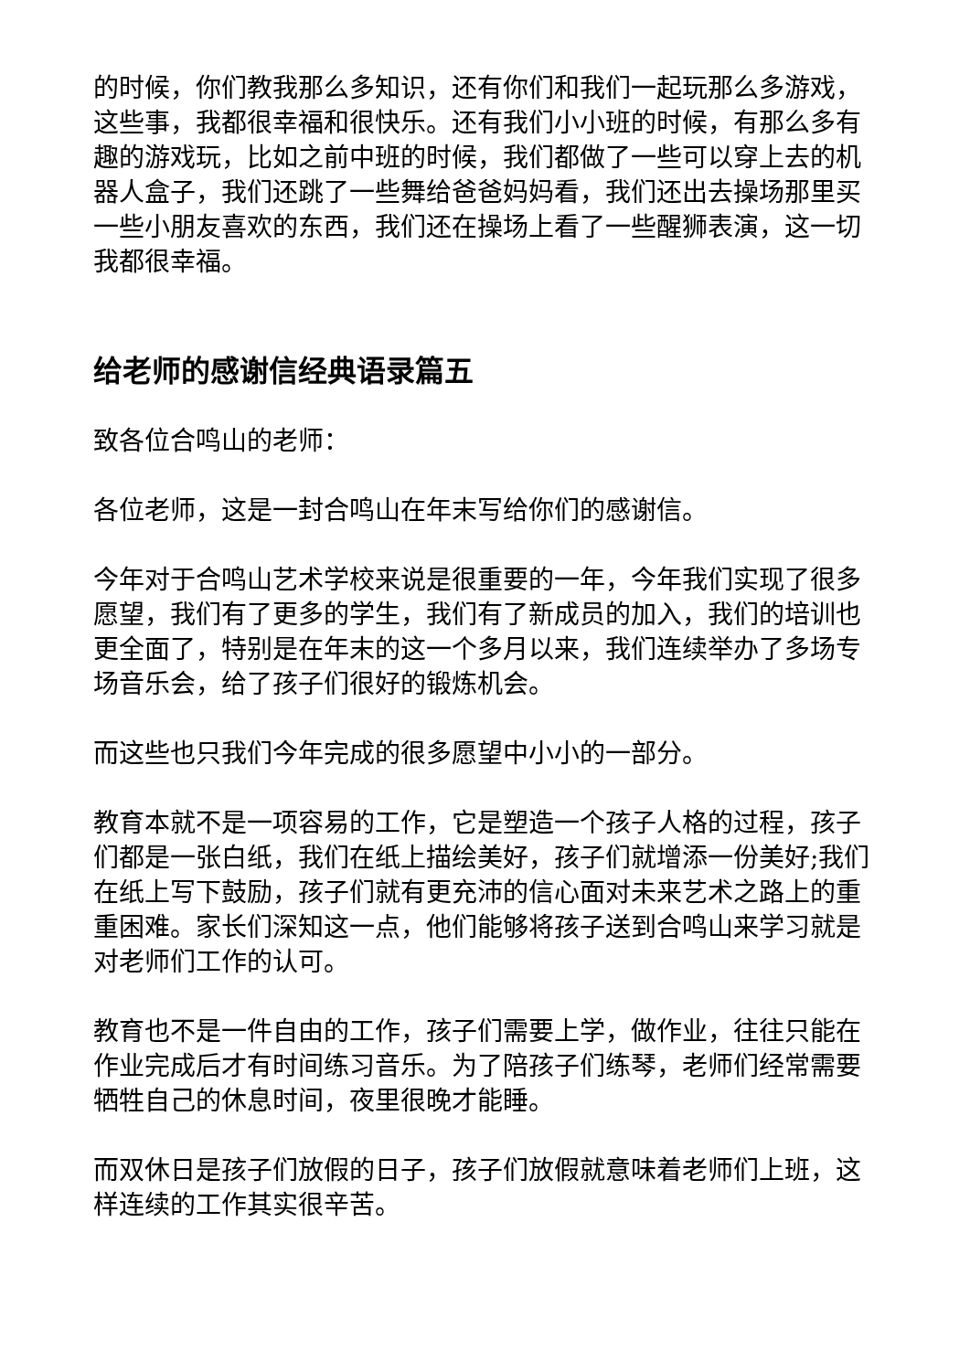的时候，你们教我那么多知识，还有你们和我们一起玩那么多游戏，这些事，我都很幸福和很快乐。还有我们小小班的时候，有那么多有趣的游戏玩，比如之前中班的时候，我们都做了一些可以穿上去的机器人盒子，我们还跳了一些舞给爸爸妈妈看，我们还出去操场那里买一些小朋友喜欢的东西，我们还在操场上看了一些醒狮表演，这一切我都很幸福。
给老师的感谢信经典语录篇五
致各位合鸣山的老师：
各位老师，这是一封合鸣山在年末写给你们的感谢信。
今年对于合鸣山艺术学校来说是很重要的一年，今年我们实现了很多愿望，我们有了更多的学生，我们有了新成员的加入，我们的培训也更全面了，特别是在年末的这一个多月以来，我们连续举办了多场专场音乐会，给了孩子们很好的锻炼机会。
而这些也只我们今年完成的很多愿望中小小的一部分。
教育本就不是一项容易的工作，它是塑造一个孩子人格的过程，孩子们都是一张白纸，我们在纸上描绘美好，孩子们就增添一份美好;我们在纸上写下鼓励，孩子们就有更充沛的信心面对未来艺术之路上的重重困难。家长们深知这一点，他们能够将孩子送到合鸣山来学习就是对老师们工作的认可。
教育也不是一件自由的工作，孩子们需要上学，做作业，往往只能在作业完成后才有时间练习音乐。为了陪孩子们练琴，老师们经常需要牺牲自己的休息时间，夜里很晚才能睡。
而双休日是孩子们放假的日子，孩子们放假就意味着老师们上班，这样连续的工作其实很辛苦。